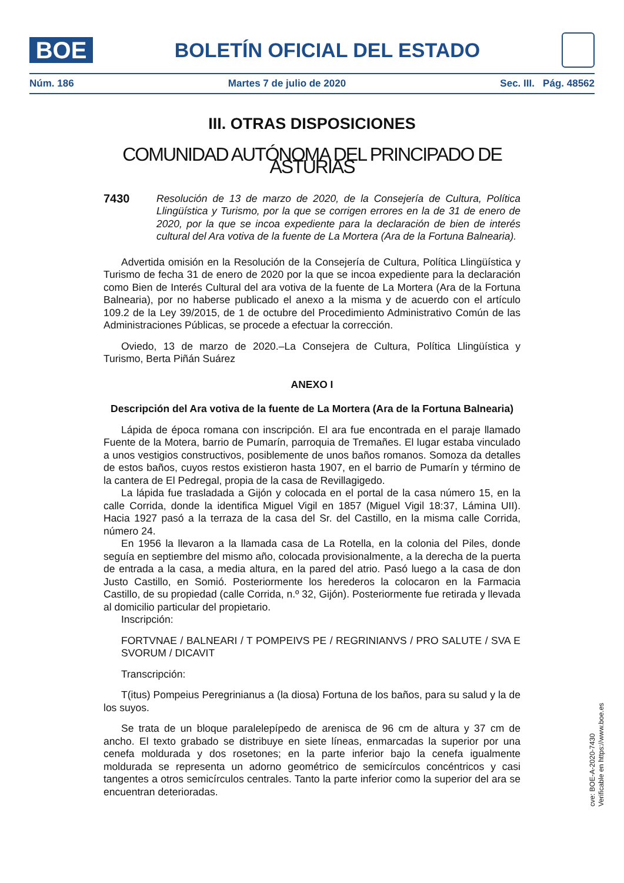BOE
BOLETÍN OFICIAL DEL ESTADO
Núm. 186 Martes 7 de julio de 2020 Sec. III. Pág. 48562
III. OTRAS DISPOSICIONES
COMUNIDAD AUTÓNOMA DEL PRINCIPADO DE ASTURIAS
7430 Resolución de 13 de marzo de 2020, de la Consejería de Cultura, Política Llingüística y Turismo, por la que se corrigen errores en la de 31 de enero de 2020, por la que se incoa expediente para la declaración de bien de interés cultural del Ara votiva de la fuente de La Mortera (Ara de la Fortuna Balnearia).
Advertida omisión en la Resolución de la Consejería de Cultura, Política Llingüística y Turismo de fecha 31 de enero de 2020 por la que se incoa expediente para la declaración como Bien de Interés Cultural del ara votiva de la fuente de La Mortera (Ara de la Fortuna Balnearia), por no haberse publicado el anexo a la misma y de acuerdo con el artículo 109.2 de la Ley 39/2015, de 1 de octubre del Procedimiento Administrativo Común de las Administraciones Públicas, se procede a efectuar la corrección.
Oviedo, 13 de marzo de 2020.–La Consejera de Cultura, Política Llingüística y Turismo, Berta Piñán Suárez
ANEXO I
Descripción del Ara votiva de la fuente de La Mortera (Ara de la Fortuna Balnearia)
Lápida de época romana con inscripción. El ara fue encontrada en el paraje llamado Fuente de la Motera, barrio de Pumarín, parroquia de Tremañes. El lugar estaba vinculado a unos vestigios constructivos, posiblemente de unos baños romanos. Somoza da detalles de estos baños, cuyos restos existieron hasta 1907, en el barrio de Pumarín y término de la cantera de El Pedregal, propia de la casa de Revillagigedo.
La lápida fue trasladada a Gijón y colocada en el portal de la casa número 15, en la calle Corrida, donde la identifica Miguel Vigil en 1857 (Miguel Vigil 18:37, Lámina UII). Hacia 1927 pasó a la terraza de la casa del Sr. del Castillo, en la misma calle Corrida, número 24.
En 1956 la llevaron a la llamada casa de La Rotella, en la colonia del Piles, donde seguía en septiembre del mismo año, colocada provisionalmente, a la derecha de la puerta de entrada a la casa, a media altura, en la pared del atrio. Pasó luego a la casa de don Justo Castillo, en Somió. Posteriormente los herederos la colocaron en la Farmacia Castillo, de su propiedad (calle Corrida, n.º 32, Gijón). Posteriormente fue retirada y llevada al domicilio particular del propietario.
Inscripción:
FORTVNAE / BALNEARI / T POMPEIVS PE / REGRINIANVS / PRO SALUTE / SVA E SVORUM / DICAVIT
Transcripción:
T(itus) Pompeius Peregrinianus a (la diosa) Fortuna de los baños, para su salud y la de los suyos.
Se trata de un bloque paralelepípedo de arenisca de 96 cm de altura y 37 cm de ancho. El texto grabado se distribuye en siete líneas, enmarcadas la superior por una cenefa moldurada y dos rosetones; en la parte inferior bajo la cenefa igualmente moldurada se representa un adorno geométrico de semicírculos concéntricos y casi tangentes a otros semicírculos centrales. Tanto la parte inferior como la superior del ara se encuentran deterioradas.
cve: BOE-A-2020-7430
Verificable en https://www.boe.es